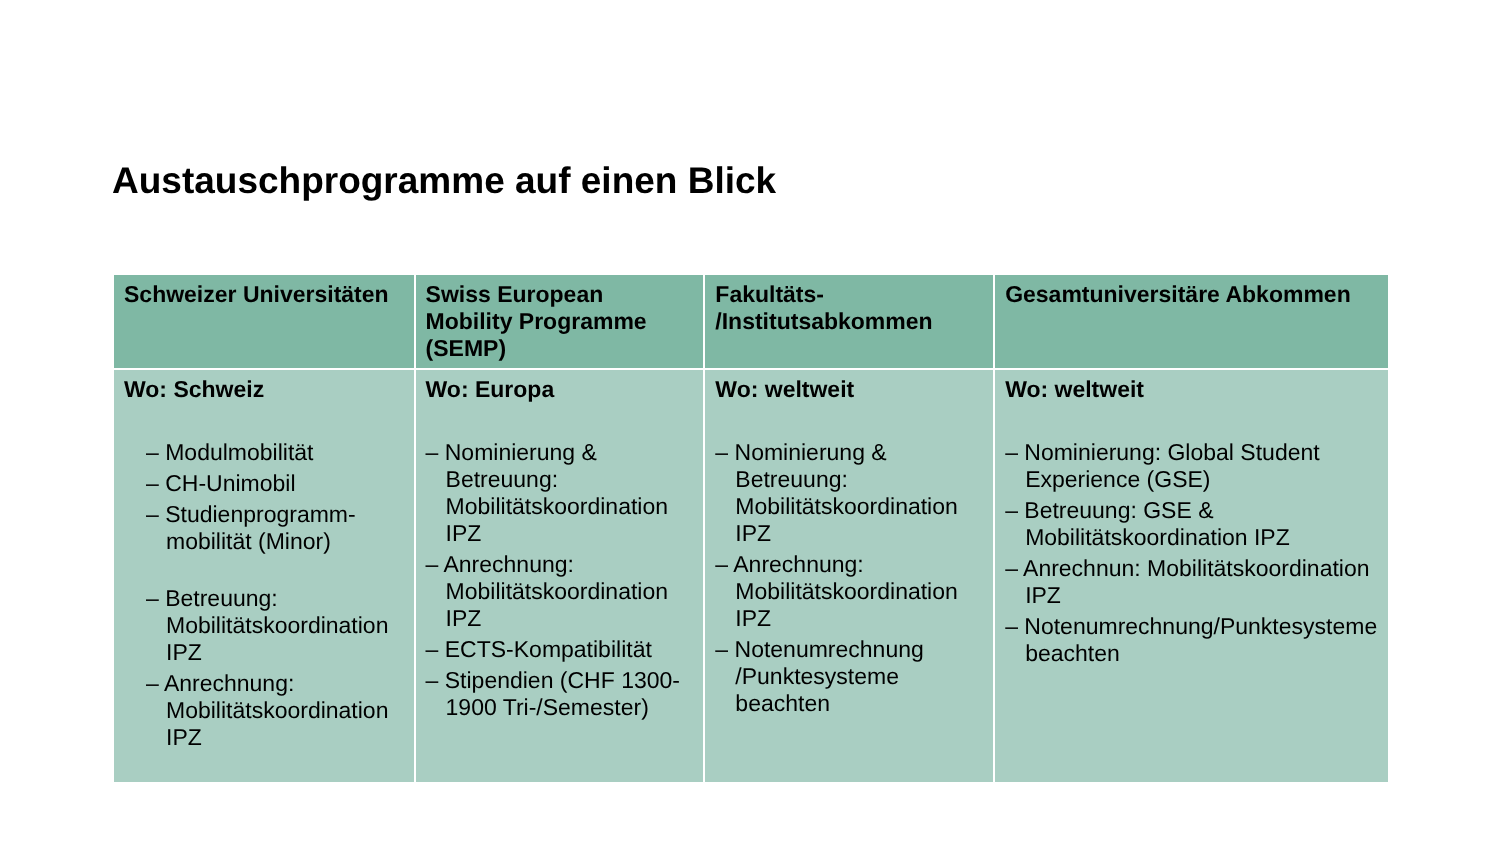Austauschprogramme auf einen Blick
| Schweizer Universitäten | Swiss European Mobility Programme (SEMP) | Fakultäts- /Institutsabkommen | Gesamtuniversitäre Abkommen |
| --- | --- | --- | --- |
| Wo: Schweiz – Modulmobilität – CH-Unimobil – Studienprogramm-mobilität (Minor) – Betreuung: Mobilitätskoordination IPZ – Anrechnung: Mobilitätskoordination IPZ | Wo: Europa – Nominierung & Betreuung: Mobilitätskoordination IPZ – Anrechnung: Mobilitätskoordination IPZ – ECTS-Kompatibilität – Stipendien (CHF 1300-1900 Tri-/Semester) | Wo: weltweit – Nominierung & Betreuung: Mobilitätskoordination IPZ – Anrechnung: Mobilitätskoordination IPZ – Notenumrechnung /Punktesysteme beachten | Wo: weltweit – Nominierung: Global Student Experience (GSE) – Betreuung: GSE & Mobilitätskoordination IPZ – Anrechnun: Mobilitätskoordination IPZ – Notenumrechnung/Punktesysteme beachten |